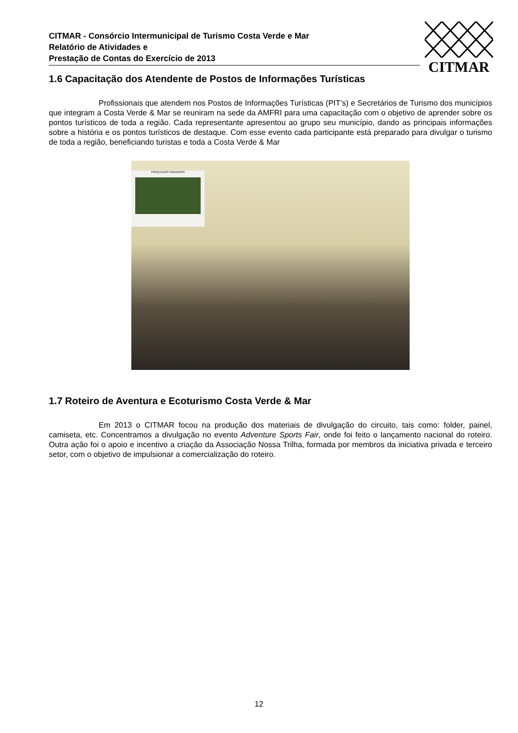CITMAR - Consórcio Intermunicipal de Turismo Costa Verde e Mar
Relatório de Atividades e
Prestação de Contas do Exercício de 2013
CITMAR
1.6 Capacitação dos Atendente de Postos de Informações Turísticas
Profissionais que atendem nos Postos de Informações Turísticas (PIT’s) e Secretários de Turismo dos municípios que integram a Costa Verde & Mar se reuniram na sede da AMFRI para uma capacitação com o objetivo de aprender sobre os pontos turísticos de toda a região. Cada representante apresentou ao grupo seu município, dando as principais informações sobre a história e os pontos turísticos de destaque. Com esse evento cada participante está preparado para divulgar o turismo de toda a região, beneficiando turistas e toda a Costa Verde & Mar
PRAÇA DAS FIGUEIRAS
1.7 Roteiro de Aventura e Ecoturismo Costa Verde & Mar
Em 2013 o CITMAR focou na produção dos materiais de divulgação do circuito, tais como: folder, painel, camiseta, etc. Concentramos a divulgação no evento Adventure Sports Fair, onde foi feito o lançamento nacional do roteiro. Outra ação foi o apoio e incentivo a criação da Associação Nossa Trilha, formada por membros da iniciativa privada e terceiro setor, com o objetivo de impulsionar a comercialização do roteiro.
12